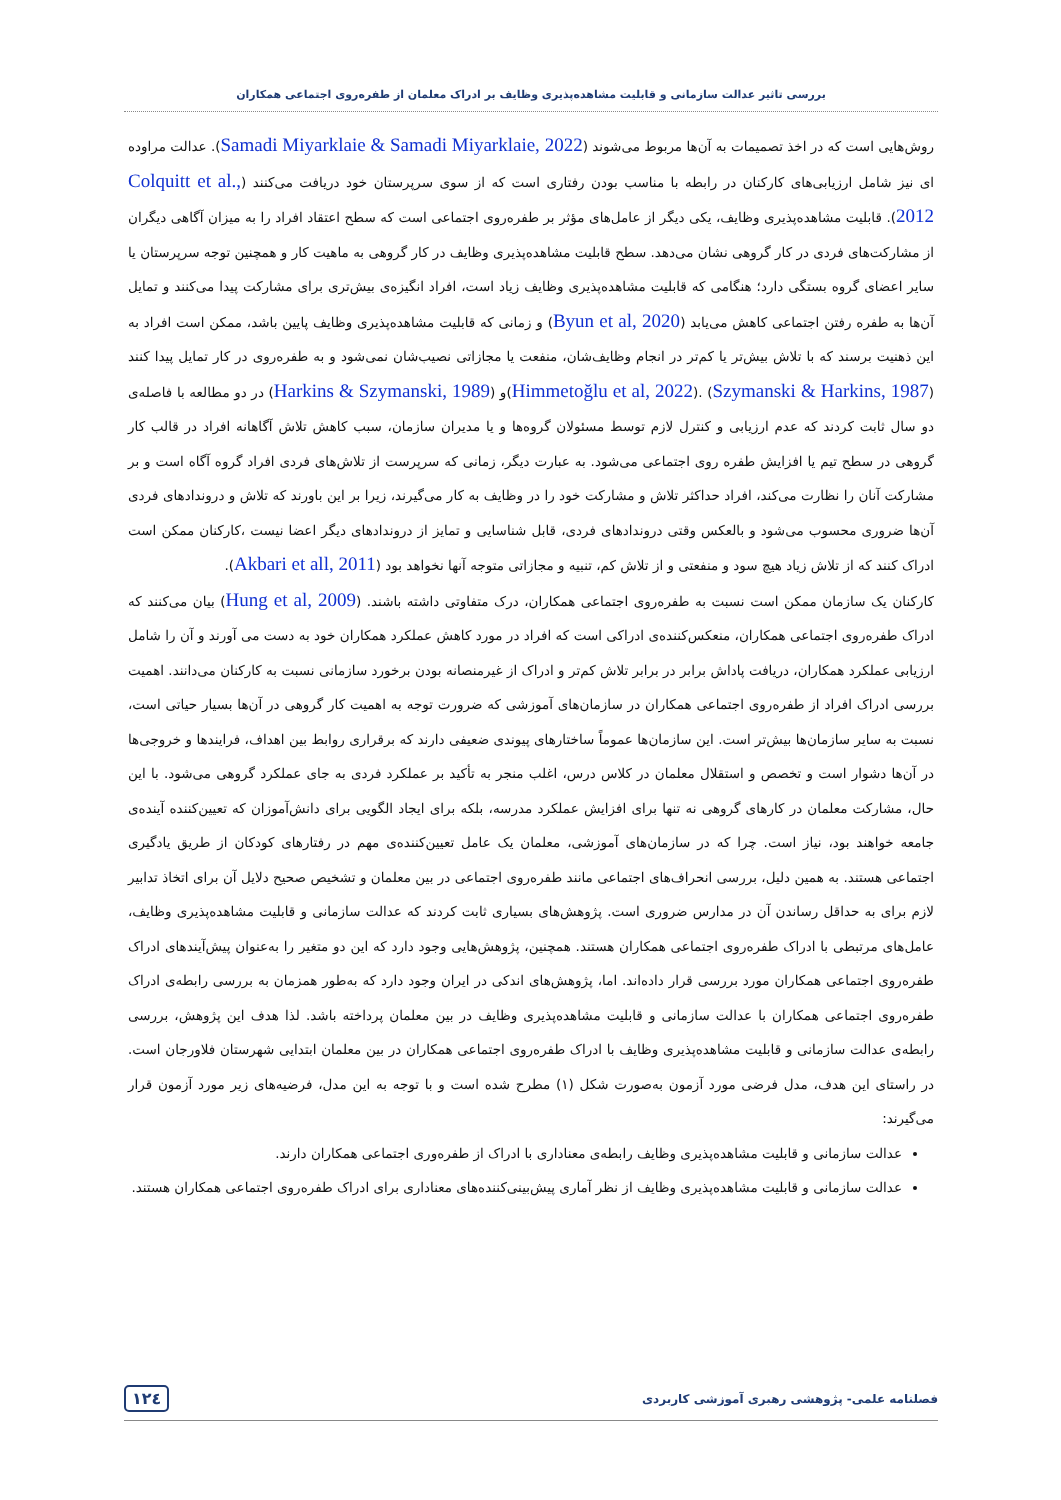بررسی تاثیر عدالت سازمانی و قابلیت مشاهده‌پذیری وظایف بر ادراک معلمان از طفره‌روی اجتماعی همکاران
روش‌هایی است که در اخذ تصمیمات به آن‌ها مربوط می‌شوند (Samadi Miyarklaie & Samadi Miyarklaie, 2022). عدالت مراوده ای نیز شامل ارزیابی‌های کارکنان در رابطه با مناسب بودن رفتاری است که از سوی سرپرستان خود دریافت می‌کنند (Colquitt et al., 2012). قابلیت مشاهده‌پذیری وظایف، یکی دیگر از عامل‌های مؤثر بر طفره‌روی اجتماعی است که سطح اعتقاد افراد را به میزان آگاهی دیگران از مشارکت‌های فردی در کار گروهی نشان می‌دهد. سطح قابلیت مشاهده‌پذیری وظایف در کار گروهی به ماهیت کار و همچنین توجه سرپرستان یا سایر اعضای گروه بستگی دارد؛ هنگامی که قابلیت مشاهده‌پذیری وظایف زیاد است، افراد انگیزه‌ی بیش‌تری برای مشارکت پیدا می‌کنند و تمایل آن‌ها به طفره رفتن اجتماعی کاهش می‌یابد (Byun et al, 2020) و زمانی که قابلیت مشاهده‌پذیری وظایف پایین باشد، ممکن است افراد به این ذهنیت برسند که با تلاش بیش‌تر یا کم‌تر در انجام وظایف‌شان، منفعت یا مجازاتی نصیب‌شان نمی‌شود و به طفره‌روی در کار تمایل پیدا کنند (Himmetoğlu et al, 2022). (Szymanski & Harkins, 1987)و (Harkins & Szymanski, 1989) در دو مطالعه با فاصله‌ی دو سال ثابت کردند که عدم ارزیابی و کنترل لازم توسط مسئولان گروه‌ها و یا مدیران سازمان، سبب کاهش تلاش آگاهانه افراد در قالب کار گروهی در سطح تیم یا افزایش طفره روی اجتماعی می‌شود. به عبارت دیگر، زمانی که سرپرست از تلاش‌های فردی افراد گروه آگاه است و بر مشارکت آنان را نظارت می‌کند، افراد حداکثر تلاش و مشارکت خود را در وظایف به کار می‌گیرند، زیرا بر این باورند که تلاش و دروندادهای فردی آن‌ها ضروری محسوب می‌شود و بالعکس وقتی دروندادهای فردی، قابل شناسایی و تمایز از دروندادهای دیگر اعضا نیست ،کارکنان ممکن است ادراک کنند که از تلاش زیاد هیچ سود و منفعتی و از تلاش کم، تنبیه و مجازاتی متوجه آنها نخواهد بود (Akbari et all, 2011).
کارکنان یک سازمان ممکن است نسبت به طفره‌روی اجتماعی همکاران، درک متفاوتی داشته باشند. (Hung et al, 2009) بیان می‌کنند که ادراک طفره‌روی اجتماعی همکاران، منعکس‌کننده‌ی ادراکی است که افراد در مورد کاهش عملکرد همکاران خود به دست می آورند و آن را شامل ارزیابی عملکرد همکاران، دریافت پاداش برابر در برابر تلاش کم‌تر و ادراک از غیرمنصانه بودن برخورد سازمانی نسبت به کارکنان می‌دانند. اهمیت بررسی ادراک افراد از طفره‌روی اجتماعی همکاران در سازمان‌های آموزشی که ضرورت توجه به اهمیت کار گروهی در آن‌ها بسیار حیاتی است، نسبت به سایر سازمان‌ها بیش‌تر است. این سازمان‌ها عموماً ساختارهای پیوندی ضعیفی دارند که برقراری روابط بین اهداف، فرایندها و خروجی‌ها در آن‌ها دشوار است و تخصص و استقلال معلمان در کلاس درس، اغلب منجر به تأکید بر عملکرد فردی به جای عملکرد گروهی می‌شود. با این حال، مشارکت معلمان در کارهای گروهی نه تنها برای افزایش عملکرد مدرسه، بلکه برای ایجاد الگویی برای دانش‌آموزان که تعیین‌کننده آینده‌ی جامعه خواهند بود، نیاز است. چرا که در سازمان‌های آموزشی، معلمان یک عامل تعیین‌کننده‌ی مهم در رفتارهای کودکان از طریق یادگیری اجتماعی هستند. به همین دلیل، بررسی انحراف‌های اجتماعی مانند طفره‌روی اجتماعی در بین معلمان و تشخیص صحیح دلایل آن برای اتخاذ تدابیر لازم برای به حداقل رساندن آن در مدارس ضروری است. پژوهش‌های بسیاری ثابت کردند که عدالت سازمانی و قابلیت مشاهده‌پذیری وظایف، عامل‌های مرتبطی با ادراک طفره‌روی اجتماعی همکاران هستند. همچنین، پژوهش‌هایی وجود دارد که این دو متغیر را به‌عنوان پیش‌آیندهای ادراک طفره‌روی اجتماعی همکاران مورد بررسی قرار داده‌اند. اما، پژوهش‌های اندکی در ایران وجود دارد که به‌طور همزمان به بررسی رابطه‌ی ادراک طفره‌روی اجتماعی همکاران با عدالت سازمانی و قابلیت مشاهده‌پذیری وظایف در بین معلمان پرداخته باشد. لذا هدف این پژوهش، بررسی رابطه‌ی عدالت سازمانی و قابلیت مشاهده‌پذیری وظایف با ادراک طفره‌روی اجتماعی همکاران در بین معلمان ابتدایی شهرستان فلاورجان است. در راستای این هدف، مدل فرضی مورد آزمون به‌صورت شکل (۱) مطرح شده است و با توجه به این مدل، فرضیه‌های زیر مورد آزمون قرار می‌گیرند:
عدالت سازمانی و قابلیت مشاهده‌پذیری وظایف رابطه‌ی معناداری با ادراک از طفره‌وری اجتماعی همکاران دارند.
عدالت سازمانی و قابلیت مشاهده‌پذیری وظایف از نظر آماری پیش‌بینی‌کننده‌های معناداری برای ادراک طفره‌روی اجتماعی همکاران هستند.
فصلنامه علمی- پژوهشی رهبری آموزشی کاربردی ۱۲٤